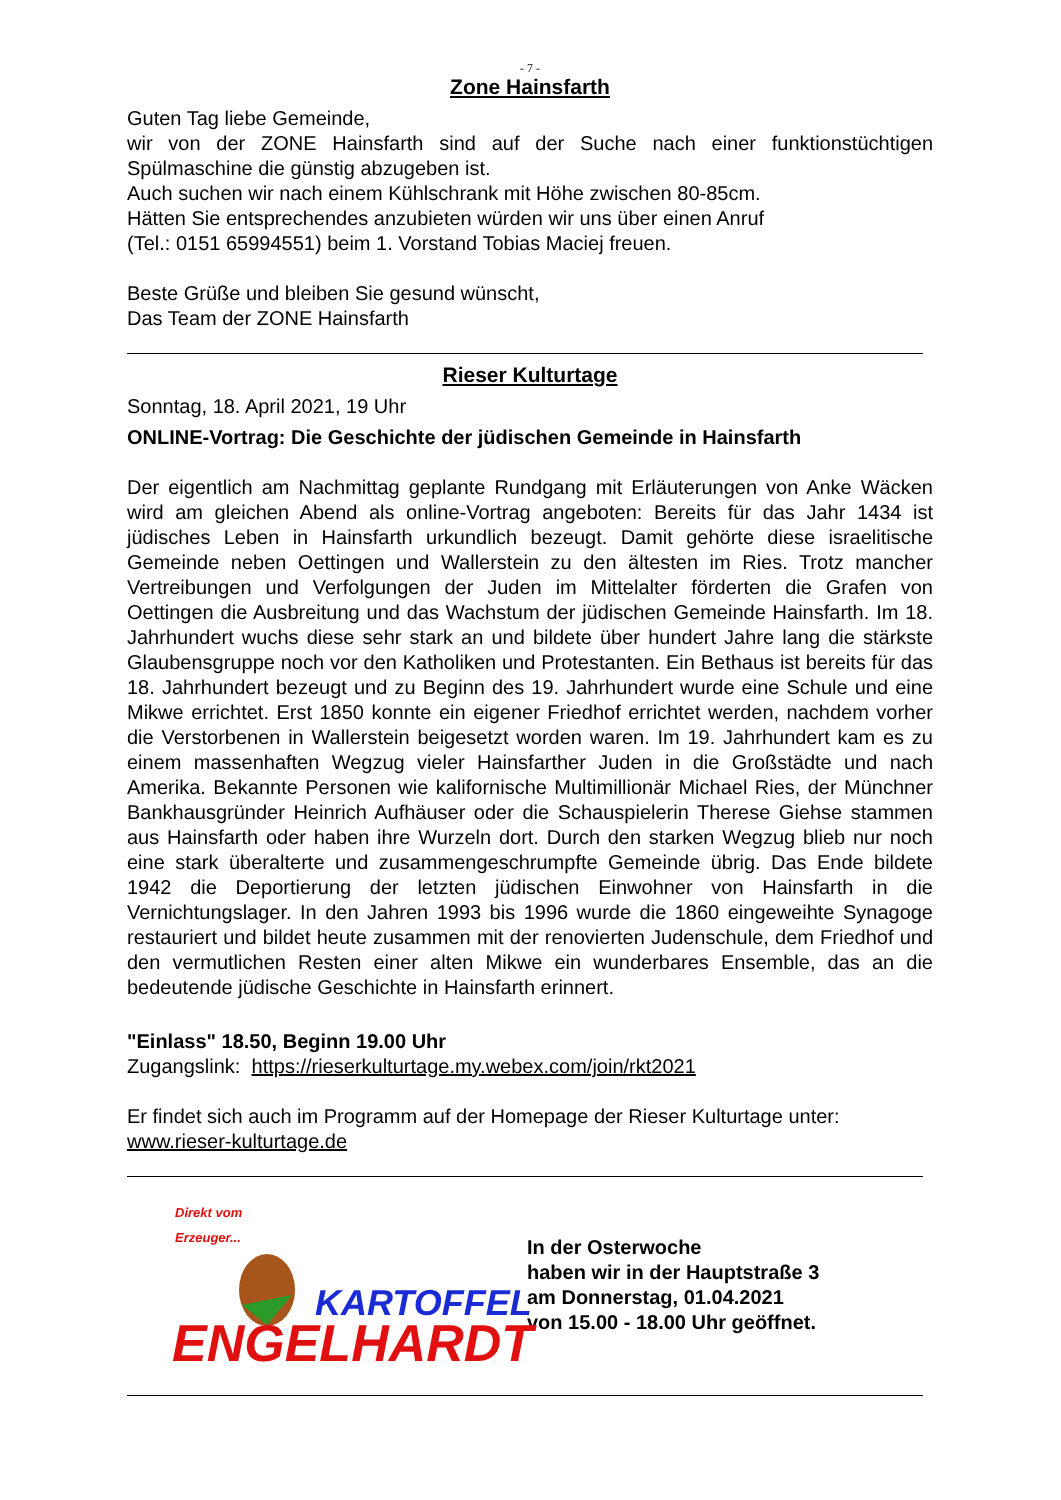- 7 -
Zone Hainsfarth
Guten Tag liebe Gemeinde,
wir von der ZONE Hainsfarth sind auf der Suche nach einer funktionstüchtigen Spülmaschine die günstig abzugeben ist.
Auch suchen wir nach einem Kühlschrank mit Höhe zwischen 80-85cm.
Hätten Sie entsprechendes anzubieten würden wir uns über einen Anruf
(Tel.: 0151 65994551) beim 1. Vorstand Tobias Maciej freuen.
Beste Grüße und bleiben Sie gesund wünscht,
Das Team der ZONE Hainsfarth
Rieser Kulturtage
Sonntag, 18. April 2021, 19 Uhr
ONLINE-Vortrag: Die Geschichte der jüdischen Gemeinde in Hainsfarth
Der eigentlich am Nachmittag geplante Rundgang mit Erläuterungen von Anke Wäcken wird am gleichen Abend als online-Vortrag angeboten: Bereits für das Jahr 1434 ist jüdisches Leben in Hainsfarth urkundlich bezeugt. Damit gehörte diese israelitische Gemeinde neben Oettingen und Wallerstein zu den ältesten im Ries. Trotz mancher Vertreibungen und Verfolgungen der Juden im Mittelalter förderten die Grafen von Oettingen die Ausbreitung und das Wachstum der jüdischen Gemeinde Hainsfarth. Im 18. Jahrhundert wuchs diese sehr stark an und bildete über hundert Jahre lang die stärkste Glaubensgruppe noch vor den Katholiken und Protestanten. Ein Bethaus ist bereits für das 18. Jahrhundert bezeugt und zu Beginn des 19. Jahrhundert wurde eine Schule und eine Mikwe errichtet. Erst 1850 konnte ein eigener Friedhof errichtet werden, nachdem vorher die Verstorbenen in Wallerstein beigesetzt worden waren. Im 19. Jahrhundert kam es zu einem massenhaften Wegzug vieler Hainsfarther Juden in die Großstädte und nach Amerika. Bekannte Personen wie kalifornische Multimillionär Michael Ries, der Münchner Bankhausgründer Heinrich Aufhäuser oder die Schauspielerin Therese Giehse stammen aus Hainsfarth oder haben ihre Wurzeln dort. Durch den starken Wegzug blieb nur noch eine stark überalterte und zusammengeschrumpfte Gemeinde übrig. Das Ende bildete 1942 die Deportierung der letzten jüdischen Einwohner von Hainsfarth in die Vernichtungslager. In den Jahren 1993 bis 1996 wurde die 1860 eingeweihte Synagoge restauriert und bildet heute zusammen mit der renovierten Judenschule, dem Friedhof und den vermutlichen Resten einer alten Mikwe ein wunderbares Ensemble, das an die bedeutende jüdische Geschichte in Hainsfarth erinnert.
"Einlass" 18.50, Beginn 19.00 Uhr
Zugangslink: https://rieserkulturtage.my.webex.com/join/rkt2021
Er findet sich auch im Programm auf der Homepage der Rieser Kulturtage unter:
www.rieser-kulturtage.de
Direkt vom
Erzeuger...
KARTOFFEL
ENGELHARDT
In der Osterwoche
haben wir in der Hauptstraße 3
am Donnerstag, 01.04.2021
von 15.00 - 18.00 Uhr geöffnet.